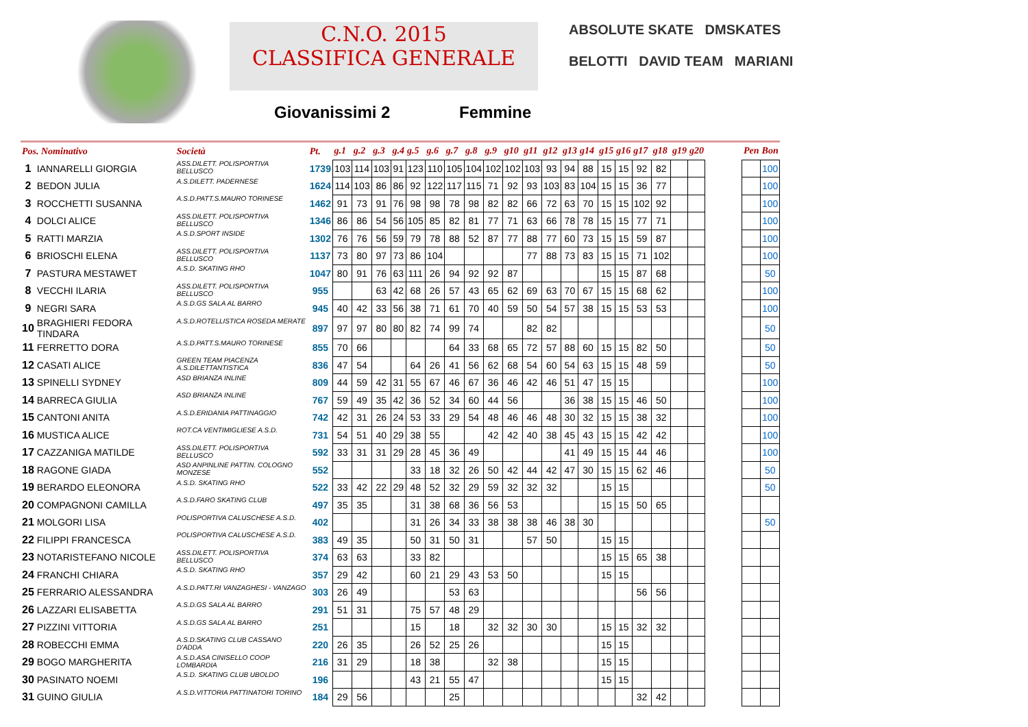C.N.O. 2015
CLASSIFICA GENERALE
Giovanissimi 2 Femmine
ABSOLUTE SKATE DMSKATES
BELOTTI DAVID TEAM MARIANI
| Pos. Nominativo | | Società | Pt. | g.1 | g.2 | g.3 | g.4 | g.5 | g.6 | g.7 | g.8 | g.9 | g10 | g11 | g12 | g13 | g14 | g15 | g16 | g17 | g18 | g19 | g20 | | Pen | Bon |
| --- | --- | --- | --- | --- | --- | --- | --- | --- | --- | --- | --- | --- | --- | --- | --- | --- | --- | --- | --- | --- | --- | --- | --- | --- | --- | --- |
| 1 | IANNARELLI GIORGIA | ASS.DILETT. POLISPORTIVA BELLUSCO | 1739 | 103 | 114 | 103 | 91 | 123 | 110 | 105 | 104 | 102 | 102 | 103 | 93 | 94 | 88 | 15 | 15 | 92 | 82 | | | | | 100 |
| 2 | BEDON JULIA | A.S.DILETT. PADERNESE | 1624 | 114 | 103 | 86 | 86 | 92 | 122 | 117 | 115 | 71 | 92 | 93 | 103 | 83 | 104 | 15 | 15 | 36 | 77 | | | | | 100 |
| 3 | ROCCHETTI SUSANNA | A.S.D.PATT.S.MAURO TORINESE | 1462 | 91 | 73 | 91 | 76 | 98 | 98 | 78 | 98 | 82 | 82 | 66 | 72 | 63 | 70 | 15 | 15 | 102 | 92 | | | | | 100 |
| 4 | DOLCI ALICE | ASS.DILETT. POLISPORTIVA BELLUSCO | 1346 | 86 | 86 | 54 | 56 | 105 | 85 | 82 | 81 | 77 | 71 | 63 | 66 | 78 | 78 | 15 | 15 | 77 | 71 | | | | | 100 |
| 5 | RATTI MARZIA | A.S.D.SPORT INSIDE | 1302 | 76 | 76 | 56 | 59 | 79 | 78 | 88 | 52 | 87 | 77 | 88 | 77 | 60 | 73 | 15 | 15 | 59 | 87 | | | | | 100 |
| 6 | BRIOSCHI ELENA | ASS.DILETT. POLISPORTIVA BELLUSCO | 1137 | 73 | 80 | 97 | 73 | 86 | 104 | | | | | 77 | 88 | 73 | 83 | 15 | 15 | 71 | 102 | | | | | 100 |
| 7 | PASTURA MESTAWET | A.S.D. SKATING RHO | 1047 | 80 | 91 | 76 | 63 | 111 | 26 | 94 | 92 | 92 | 87 | | | | | 15 | 15 | 87 | 68 | | | | | 50 |
| 8 | VECCHI ILARIA | ASS.DILETT. POLISPORTIVA BELLUSCO | 955 | | | 63 | 42 | 68 | 26 | 57 | 43 | 65 | 62 | 69 | 63 | 70 | 67 | 15 | 15 | 68 | 62 | | | | | 100 |
| 9 | NEGRI SARA | A.S.D.GS SALA AL BARRO | 945 | 40 | 42 | 33 | 56 | 38 | 71 | 61 | 70 | 40 | 59 | 50 | 54 | 57 | 38 | 15 | 15 | 53 | 53 | | | | | 100 |
| 10 | BRAGHIERI FEDORA TINDARA | A.S.D.ROTELLISTICA ROSEDA MERATE | 897 | 97 | 97 | 80 | 80 | 82 | 74 | 99 | 74 | | | 82 | 82 | | | | | | | | | | | 50 |
| 11 | FERRETTO DORA | A.S.D.PATT.S.MAURO TORINESE | 855 | 70 | 66 | | | | | 64 | 33 | 68 | 65 | 72 | 57 | 88 | 60 | 15 | 15 | 82 | 50 | | | | | 50 |
| 12 | CASATI ALICE | GREEN TEAM PIACENZA A.S.DILETTANTISTICA | 836 | 47 | 54 | | | 64 | 26 | 41 | 56 | 62 | 68 | 54 | 60 | 54 | 63 | 15 | 15 | 48 | 59 | | | | | 50 |
| 13 | SPINELLI SYDNEY | ASD BRIANZA INLINE | 809 | 44 | 59 | 42 | 31 | 55 | 67 | 46 | 67 | 36 | 46 | 42 | 46 | 51 | 47 | 15 | 15 | | | | | | | 100 |
| 14 | BARRECA GIULIA | ASD BRIANZA INLINE | 767 | 59 | 49 | 35 | 42 | 36 | 52 | 34 | 60 | 44 | 56 | | | 36 | 38 | 15 | 15 | 46 | 50 | | | | | 100 |
| 15 | CANTONI ANITA | A.S.D.ERIDANIA PATTINAGGIO | 742 | 42 | 31 | 26 | 24 | 53 | 33 | 29 | 54 | 48 | 46 | 46 | 48 | 30 | 32 | 15 | 15 | 38 | 32 | | | | | 100 |
| 16 | MUSTICA ALICE | ROT.CA VENTIMIGLIESE A.S.D. | 731 | 54 | 51 | 40 | 29 | 38 | 55 | | | 42 | 42 | 40 | 38 | 45 | 43 | 15 | 15 | 42 | 42 | | | | | 100 |
| 17 | CAZZANIGA MATILDE | ASS.DILETT. POLISPORTIVA BELLUSCO | 592 | 33 | 31 | 31 | 29 | 28 | 45 | 36 | 49 | | | | | 41 | 49 | 15 | 15 | 44 | 46 | | | | | 100 |
| 18 | RAGONE GIADA | ASD ANPINLINE PATTIN. COLOGNO MONZESE | 552 | | | | | 33 | 18 | 32 | 26 | 50 | 42 | 44 | 42 | 47 | 30 | 15 | 15 | 62 | 46 | | | | | 50 |
| 19 | BERARDO ELEONORA | A.S.D. SKATING RHO | 522 | 33 | 42 | 22 | 29 | 48 | 52 | 32 | 29 | 59 | 32 | 32 | 32 | | | 15 | 15 | | | | | | | 50 |
| 20 | COMPAGNONI CAMILLA | A.S.D.FARO SKATING CLUB | 497 | 35 | 35 | | | 31 | 38 | 68 | 36 | 56 | 53 | | | | | 15 | 15 | 50 | 65 | | | | | |
| 21 | MOLGORI LISA | POLISPORTIVA CALUSCHESE A.S.D. | 402 | | | | | 31 | 26 | 34 | 33 | 38 | 38 | 38 | 46 | 38 | 30 | | | | | | | | | 50 |
| 22 | FILIPPI FRANCESCA | POLISPORTIVA CALUSCHESE A.S.D. | 383 | 49 | 35 | | | 50 | 31 | 50 | 31 | | | 57 | 50 | | | 15 | 15 | | | | | | | |
| 23 | NOTARISTEFANO NICOLE | ASS.DILETT. POLISPORTIVA BELLUSCO | 374 | 63 | 63 | | | 33 | 82 | | | | | | | | | 15 | 15 | 65 | 38 | | | | | |
| 24 | FRANCHI CHIARA | A.S.D. SKATING RHO | 357 | 29 | 42 | | | 60 | 21 | 29 | 43 | 53 | 50 | | | | | 15 | 15 | | | | | | | |
| 25 | FERRARIO ALESSANDRA | A.S.D.PATT.RI VANZAGHESI - VANZAGO | 303 | 26 | 49 | | | | | 53 | 63 | | | | | | | | | 56 | 56 | | | | | |
| 26 | LAZZARI ELISABETTA | A.S.D.GS SALA AL BARRO | 291 | 51 | 31 | | | 75 | 57 | 48 | 29 | | | | | | | | | | | | | | | |
| 27 | PIZZINI VITTORIA | A.S.D.GS SALA AL BARRO | 251 | | | | | 15 | | 18 | | 32 | 32 | 30 | 30 | | | 15 | 15 | 32 | 32 | | | | | |
| 28 | ROBECCHI EMMA | A.S.D.SKATING CLUB CASSANO D'ADDA | 220 | 26 | 35 | | | 26 | 52 | 25 | 26 | | | | | | | 15 | 15 | | | | | | | |
| 29 | BOGO MARGHERITA | A.S.D.ASA CINISELLO COOP LOMBARDIA | 216 | 31 | 29 | | | 18 | 38 | | | 32 | 38 | | | | | 15 | 15 | | | | | | | |
| 30 | PASINATO NOEMI | A.S.D. SKATING CLUB UBOLDO | 196 | | | | | 43 | 21 | 55 | 47 | | | | | | | 15 | 15 | | | | | | | |
| 31 | GUINO GIULIA | A.S.D.VITTORIA PATTINATORI TORINO | 184 | 29 | 56 | | | | | 25 | | | | | | | | | | 32 | 42 | | | | | |